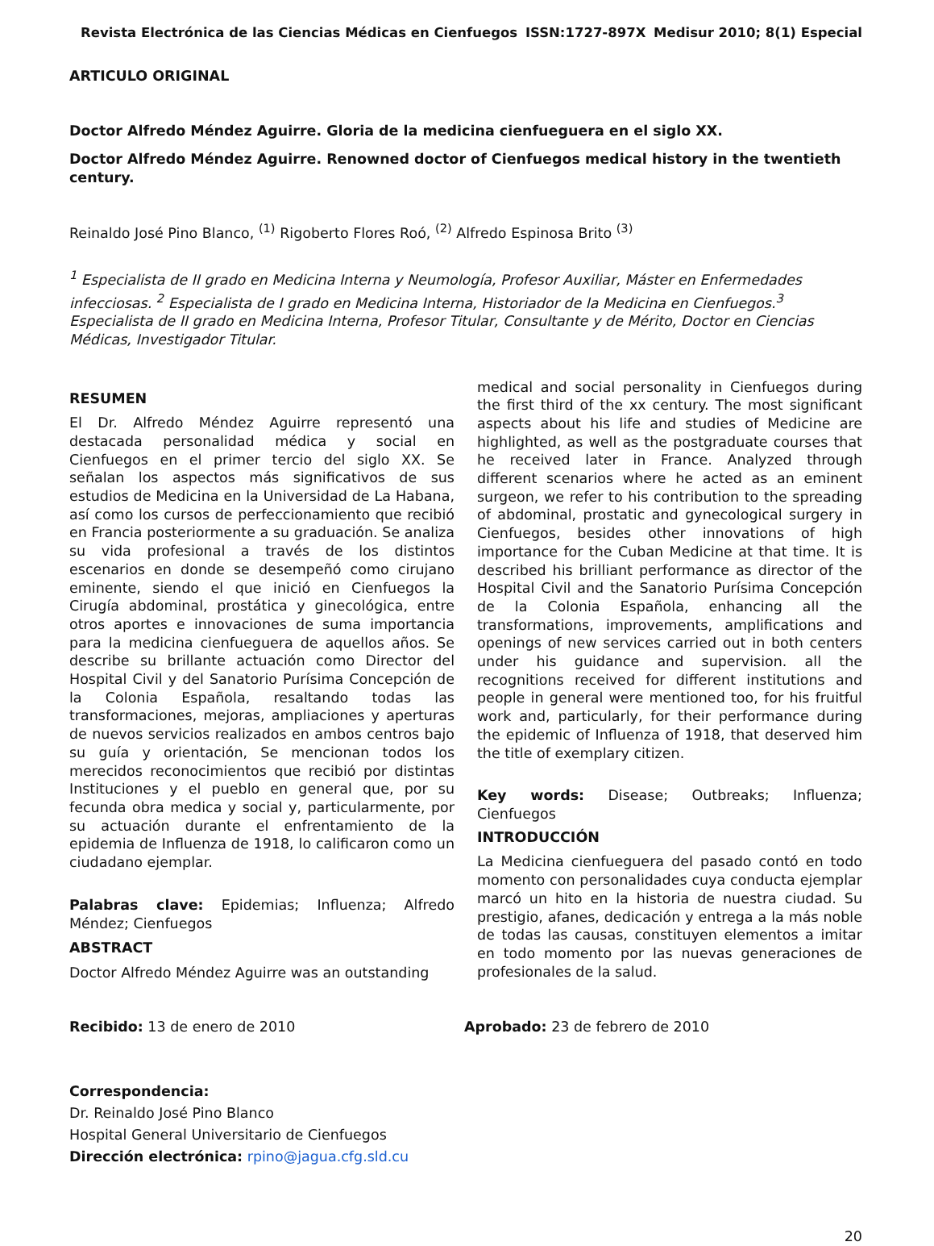Revista Electrónica de las Ciencias Médicas en Cienfuegos ISSN:1727-897X Medisur 2010; 8(1) Especial
ARTICULO ORIGINAL
Doctor Alfredo Méndez Aguirre. Gloria de la medicina cienfueguera en el siglo XX.
Doctor Alfredo Méndez Aguirre. Renowned doctor of Cienfuegos medical history in the twentieth century.
Reinaldo José Pino Blanco, <sup>(1)</sup> Rigoberto Flores Roó, <sup>(2)</sup> Alfredo Espinosa Brito <sup>(3)</sup>
<sup>1</sup> Especialista de II grado en Medicina Interna y Neumología, Profesor Auxiliar, Máster en Enfermedades infecciosas. <sup>2</sup> Especialista de I grado en Medicina Interna, Historiador de la Medicina en Cienfuegos.<sup>3</sup> Especialista de II grado en Medicina Interna, Profesor Titular, Consultante y de Mérito, Doctor en Ciencias Médicas, Investigador Titular.
RESUMEN
El Dr. Alfredo Méndez Aguirre representó una destacada personalidad médica y social en Cienfuegos en el primer tercio del siglo XX. Se señalan los aspectos más significativos de sus estudios de Medicina en la Universidad de La Habana, así como los cursos de perfeccionamiento que recibió en Francia posteriormente a su graduación. Se analiza su vida profesional a través de los distintos escenarios en donde se desempeñó como cirujano eminente, siendo el que inició en Cienfuegos la Cirugía abdominal, prostática y ginecológica, entre otros aportes e innovaciones de suma importancia para la medicina cienfueguera de aquellos años. Se describe su brillante actuación como Director del Hospital Civil y del Sanatorio Purísima Concepción de la Colonia Española, resaltando todas las transformaciones, mejoras, ampliaciones y aperturas de nuevos servicios realizados en ambos centros bajo su guía y orientación, Se mencionan todos los merecidos reconocimientos que recibió por distintas Instituciones y el pueblo en general que, por su fecunda obra medica y social y, particularmente, por su actuación durante el enfrentamiento de la epidemia de Influenza de 1918, lo calificaron como un ciudadano ejemplar.
Palabras clave: Epidemias; Influenza; Alfredo Méndez; Cienfuegos
ABSTRACT
Doctor Alfredo Méndez Aguirre was an outstanding
medical and social personality in Cienfuegos during the first third of the xx century. The most significant aspects about his life and studies of Medicine are highlighted, as well as the postgraduate courses that he received later in France. Analyzed through different scenarios where he acted as an eminent surgeon, we refer to his contribution to the spreading of abdominal, prostatic and gynecological surgery in Cienfuegos, besides other innovations of high importance for the Cuban Medicine at that time. It is described his brilliant performance as director of the Hospital Civil and the Sanatorio Purísima Concepción de la Colonia Española, enhancing all the transformations, improvements, amplifications and openings of new services carried out in both centers under his guidance and supervision. all the recognitions received for different institutions and people in general were mentioned too, for his fruitful work and, particularly, for their performance during the epidemic of Influenza of 1918, that deserved him the title of exemplary citizen.
Key words: Disease; Outbreaks; Influenza; Cienfuegos
INTRODUCCIÓN
La Medicina cienfueguera del pasado contó en todo momento con personalidades cuya conducta ejemplar marcó un hito en la historia de nuestra ciudad. Su prestigio, afanes, dedicación y entrega a la más noble de todas las causas, constituyen elementos a imitar en todo momento por las nuevas generaciones de profesionales de la salud.
Recibido: 13 de enero de 2010 Aprobado: 23 de febrero de 2010
Correspondencia:
Dr. Reinaldo José Pino Blanco
Hospital General Universitario de Cienfuegos
Dirección electrónica: rpino@jagua.cfg.sld.cu
20